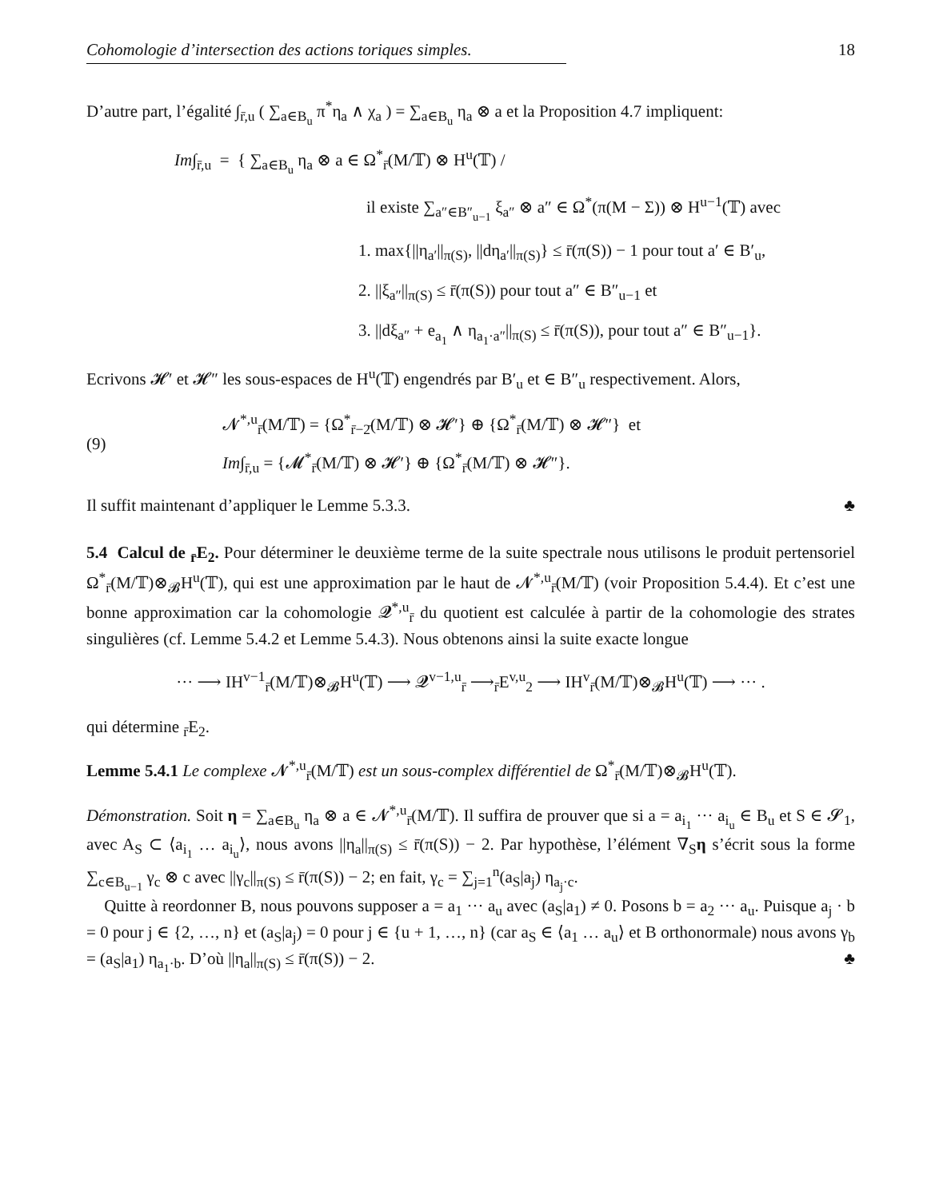Cohomologie d’intersection des actions toriques simples. 18
D’autre part, l’égalité ∫<sub>r̄,u</sub> ( ∑<sub>a∈B<sub>u</sub></sub> π<sup>*</sup>η<sub>a</sub> ∧ χ<sub>a</sub> ) = ∑<sub>a∈B<sub>u</sub></sub> η<sub>a</sub> ⊗ a et la Proposition 4.7 impliquent:
Im∫<sub>r̄,u</sub> = { ∑<sub>a∈B<sub>u</sub></sub> η<sub>a</sub> ⊗ a ∈ Ω<sup>*</sup><sub>r̄</sub>(M/𝕋) ⊗ H<sup>u</sup>(𝕋) /
il existe ∑<sub>a″∈B″<sub>u−1</sub></sub> ξ<sub>a″</sub> ⊗ a″ ∈ Ω<sup>*</sup>(π(M − Σ)) ⊗ H<sup>u−1</sup>(𝕋) avec
1. max{||η<sub>a′</sub>||<sub>π(S)</sub>, ||dη<sub>a′</sub>||<sub>π(S)</sub>} ≤ r̄(π(S)) − 1 pour tout a′ ∈ B′<sub>u</sub>,
2. ||ξ<sub>a″</sub>||<sub>π(S)</sub> ≤ r̄(π(S)) pour tout a″ ∈ B″<sub>u−1</sub> et
3. ||dξ<sub>a″</sub> + e<sub>a<sub>1</sub></sub> ∧ η<sub>a<sub>1</sub>·a″</sub>||<sub>π(S)</sub> ≤ r̄(π(S)), pour tout a″ ∈ B″<sub>u−1</sub>}.
Ecrivons 𝓗′ et 𝓗″ les sous-espaces de H<sup>u</sup>(𝕋) engendrés par B′<sub>u</sub> et ∈ B″<sub>u</sub> respectivement. Alors,
(9)
𝓝<sup>*,u</sup><sub>r̄</sub>(M/𝕋) = {Ω<sup>*</sup><sub>r̄−2̄</sub>(M/𝕋) ⊗ 𝓗′} ⊕ {Ω<sup>*</sup><sub>r̄</sub>(M/𝕋) ⊗ 𝓗″} et
Im∫<sub>r̄,u</sub> = {𝓜<sup>*</sup><sub>r̄</sub>(M/𝕋) ⊗ 𝓗′} ⊕ {Ω<sup>*</sup><sub>r̄</sub>(M/𝕋) ⊗ 𝓗″}.
Il suffit maintenant d’appliquer le Lemme 5.3.3. ♣
5.4 Calcul de <sub>r̄</sub>E<sub>2</sub>. Pour déterminer le deuxième terme de la suite spectrale nous utilisons le produit pertensoriel Ω<sup>*</sup><sub>r̄</sub>(M/𝕋)⊗<sub>𝓑</sub>H<sup>u</sup>(𝕋), qui est une approximation par le haut de 𝓝<sup>*,u</sup><sub>r̄</sub>(M/𝕋) (voir Proposition 5.4.4). Et c’est une bonne approximation car la cohomologie 𝓠<sup>*,u</sup><sub>r̄</sub> du quotient est calculée à partir de la cohomologie des strates singulières (cf. Lemme 5.4.2 et Lemme 5.4.3). Nous obtenons ainsi la suite exacte longue
··· ⟶ IH<sup>v−1</sup><sub>r̄</sub>(M/𝕋)⊗<sub>𝓑</sub>H<sup>u</sup>(𝕋) ⟶ 𝓠<sup>v−1,u</sup><sub>r̄</sub> ⟶<sub>r̄</sub>E<sup>v,u</sup><sub>2</sub> ⟶ IH<sup>v</sup><sub>r̄</sub>(M/𝕋)⊗<sub>𝓑</sub>H<sup>u</sup>(𝕋) ⟶ ··· .
qui détermine <sub>r̄</sub>E<sub>2</sub>.
Lemme 5.4.1 Le complexe 𝓝<sup>*,u</sup><sub>r̄</sub>(M/𝕋) est un sous-complex différentiel de Ω<sup>*</sup><sub>r̄</sub>(M/𝕋)⊗<sub>𝓑</sub>H<sup>u</sup>(𝕋).
Démonstration. Soit η = ∑<sub>a∈B<sub>u</sub></sub> η<sub>a</sub> ⊗ a ∈ 𝓝<sup>*,u</sup><sub>r̄</sub>(M/𝕋). Il suffira de prouver que si a = a<sub>i<sub>1</sub></sub> ··· a<sub>i<sub>u</sub></sub> ∈ B<sub>u</sub> et S ∈ 𝓢<sub>1</sub>, avec A<sub>S</sub> ⊂ ⟨a<sub>i<sub>1</sub></sub> … a<sub>i<sub>u</sub></sub>⟩, nous avons ||η<sub>a</sub>||<sub>π(S)</sub> ≤ r̄(π(S)) − 2. Par hypothèse, l’élément ∇<sub>S</sub>η s’écrit sous la forme ∑<sub>c∈B<sub>u−1</sub></sub> γ<sub>c</sub> ⊗ c avec ||γ<sub>c</sub>||<sub>π(S)</sub> ≤ r̄(π(S)) − 2; en fait, γ<sub>c</sub> = ∑<sub>j=1</sub><sup>n</sup>(a<sub>S</sub>|a<sub>j</sub>) η<sub>a<sub>j</sub>·c</sub>.
Quitte à reordonner B, nous pouvons supposer a = a<sub>1</sub> ··· a<sub>u</sub> avec (a<sub>S</sub>|a<sub>1</sub>) ≠ 0. Posons b = a<sub>2</sub> ··· a<sub>u</sub>. Puisque a<sub>j</sub> · b = 0 pour j ∈ {2, …, n} et (a<sub>S</sub>|a<sub>j</sub>) = 0 pour j ∈ {u + 1, …, n} (car a<sub>S</sub> ∈ ⟨a<sub>1</sub> … a<sub>u</sub>⟩ et B orthonormale) nous avons γ<sub>b</sub> = (a<sub>S</sub>|a<sub>1</sub>) η<sub>a<sub>1</sub>·b</sub>. D’où ||η<sub>a</sub>||<sub>π(S)</sub> ≤ r̄(π(S)) − 2. ♣